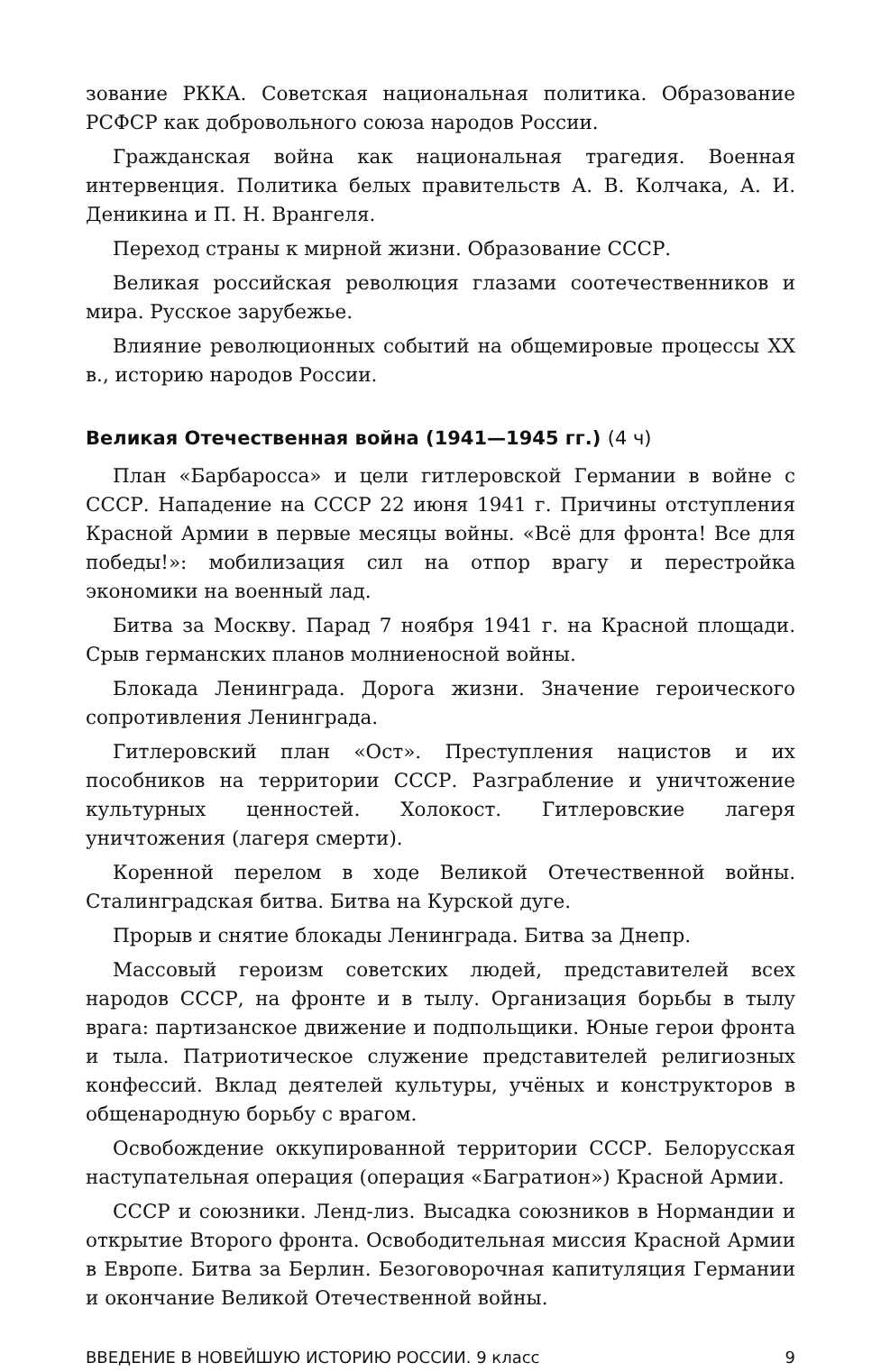зование РККА. Советская национальная политика. Образование РСФСР как добровольного союза народов России.
Гражданская война как национальная трагедия. Военная интервенция. Политика белых правительств А. В. Колчака, А. И. Деникина и П. Н. Врангеля.
Переход страны к мирной жизни. Образование СССР.
Великая российская революция глазами соотечественников и мира. Русское зарубежье.
Влияние революционных событий на общемировые процессы XX в., историю народов России.
Великая Отечественная война (1941—1945 гг.) (4 ч)
План «Барбаросса» и цели гитлеровской Германии в войне с СССР. Нападение на СССР 22 июня 1941 г. Причины отступления Красной Армии в первые месяцы войны. «Всё для фронта! Все для победы!»: мобилизация сил на отпор врагу и перестройка экономики на военный лад.
Битва за Москву. Парад 7 ноября 1941 г. на Красной площади. Срыв германских планов молниеносной войны.
Блокада Ленинграда. Дорога жизни. Значение героического сопротивления Ленинграда.
Гитлеровский план «Ост». Преступления нацистов и их пособников на территории СССР. Разграбление и уничтожение культурных ценностей. Холокост. Гитлеровские лагеря уничтожения (лагеря смерти).
Коренной перелом в ходе Великой Отечественной войны. Сталинградская битва. Битва на Курской дуге.
Прорыв и снятие блокады Ленинграда. Битва за Днепр.
Массовый героизм советских людей, представителей всех народов СССР, на фронте и в тылу. Организация борьбы в тылу врага: партизанское движение и подпольщики. Юные герои фронта и тыла. Патриотическое служение представителей религиозных конфессий. Вклад деятелей культуры, учёных и конструкторов в общенародную борьбу с врагом.
Освобождение оккупированной территории СССР. Белорусская наступательная операция (операция «Багратион») Красной Армии.
СССР и союзники. Ленд-лиз. Высадка союзников в Нормандии и открытие Второго фронта. Освободительная миссия Красной Армии в Европе. Битва за Берлин. Безоговорочная капитуляция Германии и окончание Великой Отечественной войны.
ВВЕДЕНИЕ В НОВЕЙШУЮ ИСТОРИЮ РОССИИ. 9 класс 9